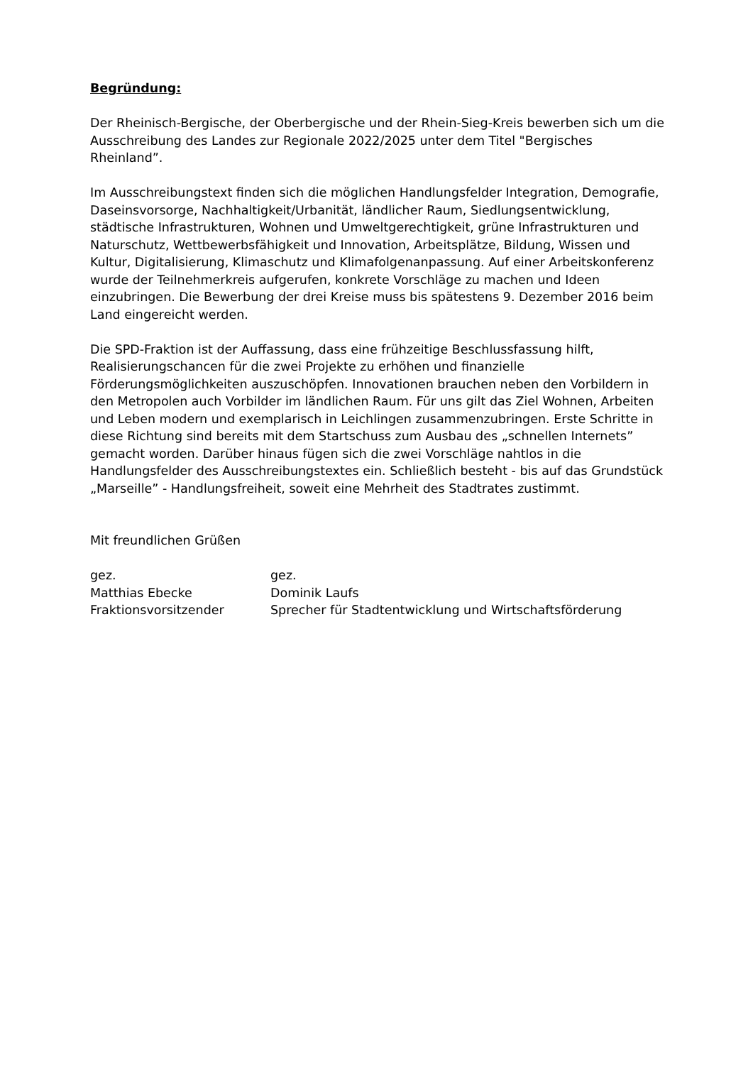Begründung:
Der Rheinisch-Bergische, der Oberbergische und der Rhein-Sieg-Kreis bewerben sich um die Ausschreibung des Landes zur Regionale 2022/2025 unter dem Titel "Bergisches Rheinland”.
Im Ausschreibungstext finden sich die möglichen Handlungsfelder Integration, Demografie, Daseinsvorsorge, Nachhaltigkeit/Urbanität, ländlicher Raum, Siedlungsentwicklung, städtische Infrastrukturen, Wohnen und Umweltgerechtigkeit, grüne Infrastrukturen und Naturschutz, Wettbewerbsfähigkeit und Innovation, Arbeitsplätze, Bildung, Wissen und Kultur, Digitalisierung, Klimaschutz und Klimafolgenanpassung. Auf einer Arbeitskonferenz wurde der Teilnehmerkreis aufgerufen, konkrete Vorschläge zu machen und Ideen einzubringen. Die Bewerbung der drei Kreise muss bis spätestens 9. Dezember 2016 beim Land eingereicht werden.
Die SPD-Fraktion ist der Auffassung, dass eine frühzeitige Beschlussfassung hilft, Realisierungschancen für die zwei Projekte zu erhöhen und finanzielle Förderungsmöglichkeiten auszuschöpfen. Innovationen brauchen neben den Vorbildern in den Metropolen auch Vorbilder im ländlichen Raum. Für uns gilt das Ziel Wohnen, Arbeiten und Leben modern und exemplarisch in Leichlingen zusammenzubringen. Erste Schritte in diese Richtung sind bereits mit dem Startschuss zum Ausbau des „schnellen Internets” gemacht worden. Darüber hinaus fügen sich die zwei Vorschläge nahtlos in die Handlungsfelder des Ausschreibungstextes ein. Schließlich besteht - bis auf das Grundstück „Marseille” - Handlungsfreiheit, soweit eine Mehrheit des Stadtrates zustimmt.
Mit freundlichen Grüßen
gez.
Matthias Ebecke
Fraktionsvorsitzender
gez.
Dominik Laufs
Sprecher für Stadtentwicklung und Wirtschaftsförderung